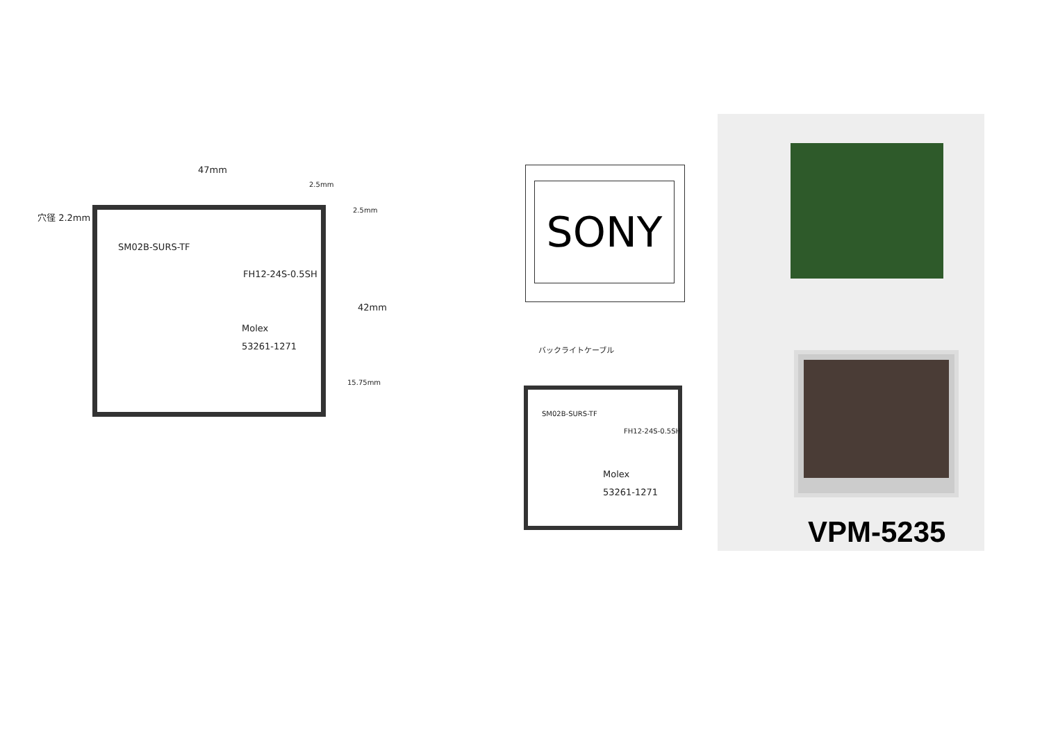47mm
2.5mm
穴径 2.2mm
2.5mm
SM02B-SURS-TF
FH12-24S-0.5SH
42mm
Molex
53261-1271
15.75mm
SONY
バックライトケーブル
SM02B-SURS-TF
FH12-24S-0.5SH
Molex
53261-1271
VPM-5235